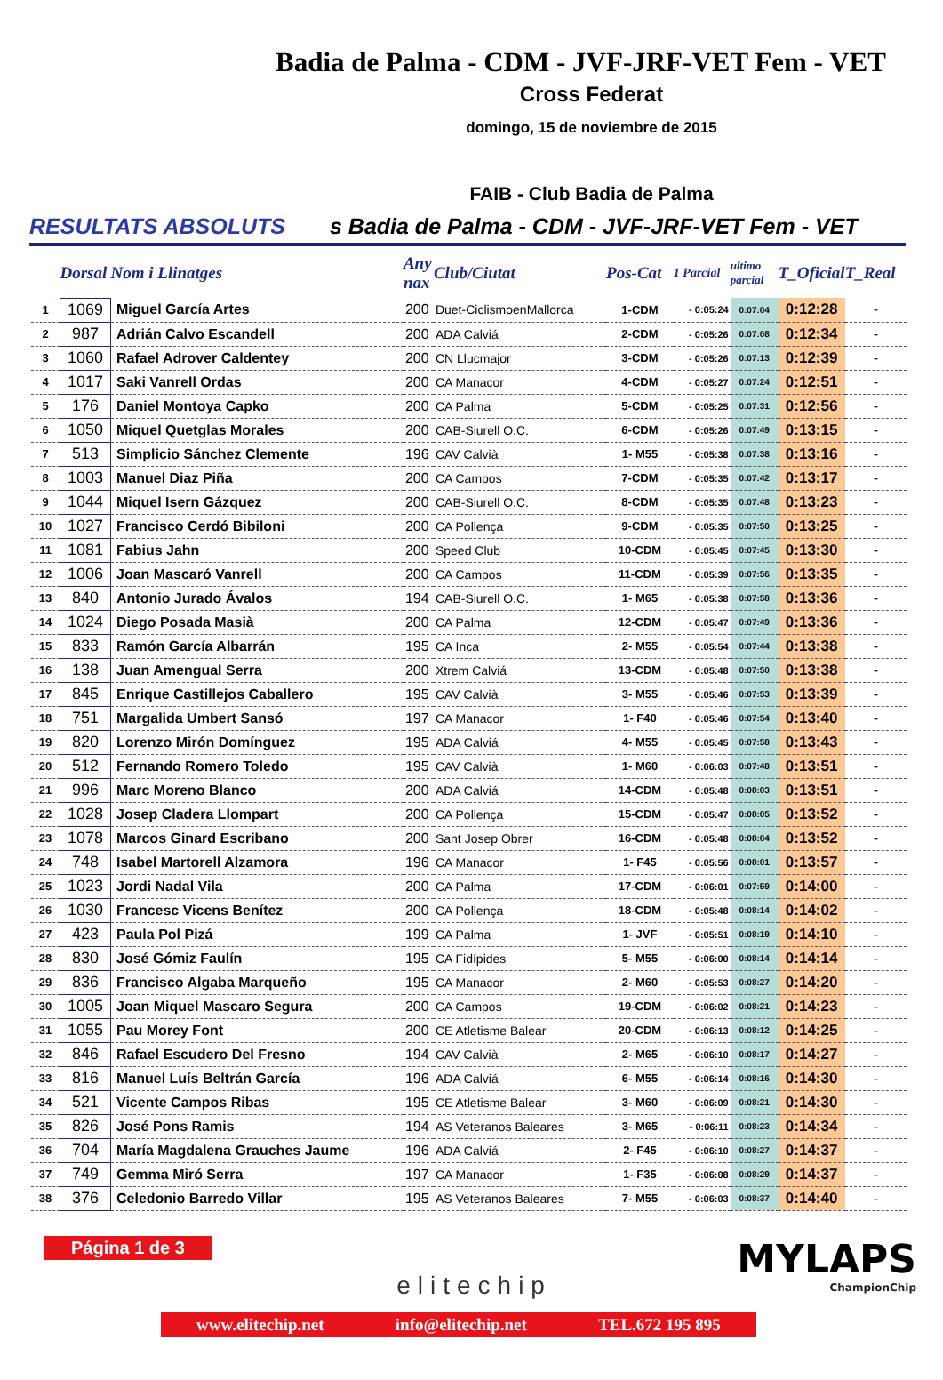Badia de Palma - CDM - JVF-JRF-VET Fem - VET
Cross Federat
domingo, 15 de noviembre de 2015
FAIB - Club Badia de Palma
RESULTATS ABSOLUTS s Badia de Palma - CDM - JVF-JRF-VET Fem - VET
| | Dorsal | Nom i Llinatges | Any nax | Club/Ciutat | Pos-Cat | 1 Parcial | ultimo parcial | T_Oficial | T_Real |
| --- | --- | --- | --- | --- | --- | --- | --- | --- | --- |
| 1 | 1069 | Miguel García Artes | 200 | Duet-CiclismoenMallorca | 1-CDM | - 0:05:24 | 0:07:04 | 0:12:28 | - |
| 2 | 987 | Adrián Calvo Escandell | 200 | ADA Calviá | 2-CDM | - 0:05:26 | 0:07:08 | 0:12:34 | - |
| 3 | 1060 | Rafael Adrover Caldentey | 200 | CN Llucmajor | 3-CDM | - 0:05:26 | 0:07:13 | 0:12:39 | - |
| 4 | 1017 | Saki Vanrell Ordas | 200 | CA Manacor | 4-CDM | - 0:05:27 | 0:07:24 | 0:12:51 | - |
| 5 | 176 | Daniel Montoya Capko | 200 | CA Palma | 5-CDM | - 0:05:25 | 0:07:31 | 0:12:56 | - |
| 6 | 1050 | Miquel Quetglas Morales | 200 | CAB-Siurell O.C. | 6-CDM | - 0:05:26 | 0:07:49 | 0:13:15 | - |
| 7 | 513 | Simplicio Sánchez Clemente | 196 | CAV Calvià | 1- M55 | - 0:05:38 | 0:07:38 | 0:13:16 | - |
| 8 | 1003 | Manuel Diaz Piña | 200 | CA Campos | 7-CDM | - 0:05:35 | 0:07:42 | 0:13:17 | - |
| 9 | 1044 | Miquel Isern Gázquez | 200 | CAB-Siurell O.C. | 8-CDM | - 0:05:35 | 0:07:48 | 0:13:23 | - |
| 10 | 1027 | Francisco Cerdó Bibiloni | 200 | CA Pollença | 9-CDM | - 0:05:35 | 0:07:50 | 0:13:25 | - |
| 11 | 1081 | Fabius Jahn | 200 | Speed Club | 10-CDM | - 0:05:45 | 0:07:45 | 0:13:30 | - |
| 12 | 1006 | Joan Mascaró Vanrell | 200 | CA Campos | 11-CDM | - 0:05:39 | 0:07:56 | 0:13:35 | - |
| 13 | 840 | Antonio Jurado Ávalos | 194 | CAB-Siurell O.C. | 1- M65 | - 0:05:38 | 0:07:58 | 0:13:36 | - |
| 14 | 1024 | Diego Posada Masià | 200 | CA Palma | 12-CDM | - 0:05:47 | 0:07:49 | 0:13:36 | - |
| 15 | 833 | Ramón García Albarrán | 195 | CA Inca | 2- M55 | - 0:05:54 | 0:07:44 | 0:13:38 | - |
| 16 | 138 | Juan Amengual Serra | 200 | Xtrem Calviá | 13-CDM | - 0:05:48 | 0:07:50 | 0:13:38 | - |
| 17 | 845 | Enrique Castillejos Caballero | 195 | CAV Calvià | 3- M55 | - 0:05:46 | 0:07:53 | 0:13:39 | - |
| 18 | 751 | Margalida Umbert Sansó | 197 | CA Manacor | 1- F40 | - 0:05:46 | 0:07:54 | 0:13:40 | - |
| 19 | 820 | Lorenzo Mirón Domínguez | 195 | ADA Calviá | 4- M55 | - 0:05:45 | 0:07:58 | 0:13:43 | - |
| 20 | 512 | Fernando Romero Toledo | 195 | CAV Calvià | 1- M60 | - 0:06:03 | 0:07:48 | 0:13:51 | - |
| 21 | 996 | Marc Moreno Blanco | 200 | ADA Calviá | 14-CDM | - 0:05:48 | 0:08:03 | 0:13:51 | - |
| 22 | 1028 | Josep Cladera Llompart | 200 | CA Pollença | 15-CDM | - 0:05:47 | 0:08:05 | 0:13:52 | - |
| 23 | 1078 | Marcos Ginard Escribano | 200 | Sant Josep Obrer | 16-CDM | - 0:05:48 | 0:08:04 | 0:13:52 | - |
| 24 | 748 | Isabel Martorell Alzamora | 196 | CA Manacor | 1- F45 | - 0:05:56 | 0:08:01 | 0:13:57 | - |
| 25 | 1023 | Jordi Nadal Vila | 200 | CA Palma | 17-CDM | - 0:06:01 | 0:07:59 | 0:14:00 | - |
| 26 | 1030 | Francesc Vicens Benítez | 200 | CA Pollença | 18-CDM | - 0:05:48 | 0:08:14 | 0:14:02 | - |
| 27 | 423 | Paula Pol Pizá | 199 | CA Palma | 1- JVF | - 0:05:51 | 0:08:19 | 0:14:10 | - |
| 28 | 830 | José Gómiz Faulín | 195 | CA Fidípides | 5- M55 | - 0:06:00 | 0:08:14 | 0:14:14 | - |
| 29 | 836 | Francisco Algaba Marqueño | 195 | CA Manacor | 2- M60 | - 0:05:53 | 0:08:27 | 0:14:20 | - |
| 30 | 1005 | Joan Miquel Mascaro Segura | 200 | CA Campos | 19-CDM | - 0:06:02 | 0:08:21 | 0:14:23 | - |
| 31 | 1055 | Pau Morey Font | 200 | CE Atletisme Balear | 20-CDM | - 0:06:13 | 0:08:12 | 0:14:25 | - |
| 32 | 846 | Rafael Escudero Del Fresno | 194 | CAV Calvià | 2- M65 | - 0:06:10 | 0:08:17 | 0:14:27 | - |
| 33 | 816 | Manuel Luís Beltrán García | 196 | ADA Calviá | 6- M55 | - 0:06:14 | 0:08:16 | 0:14:30 | - |
| 34 | 521 | Vicente Campos Ribas | 195 | CE Atletisme Balear | 3- M60 | - 0:06:09 | 0:08:21 | 0:14:30 | - |
| 35 | 826 | José Pons Ramis | 194 | AS Veteranos Baleares | 3- M65 | - 0:06:11 | 0:08:23 | 0:14:34 | - |
| 36 | 704 | María Magdalena Grauches Jaume | 196 | ADA Calviá | 2- F45 | - 0:06:10 | 0:08:27 | 0:14:37 | - |
| 37 | 749 | Gemma Miró Serra | 197 | CA Manacor | 1- F35 | - 0:06:08 | 0:08:29 | 0:14:37 | - |
| 38 | 376 | Celedonio Barredo Villar | 195 | AS Veteranos Baleares | 7- M55 | - 0:06:03 | 0:08:37 | 0:14:40 | - |
Página 1 de 3
elitechip
MYLAPS
ChampionChip
www.elitechip.net info@elitechip.net TEL.672 195 895